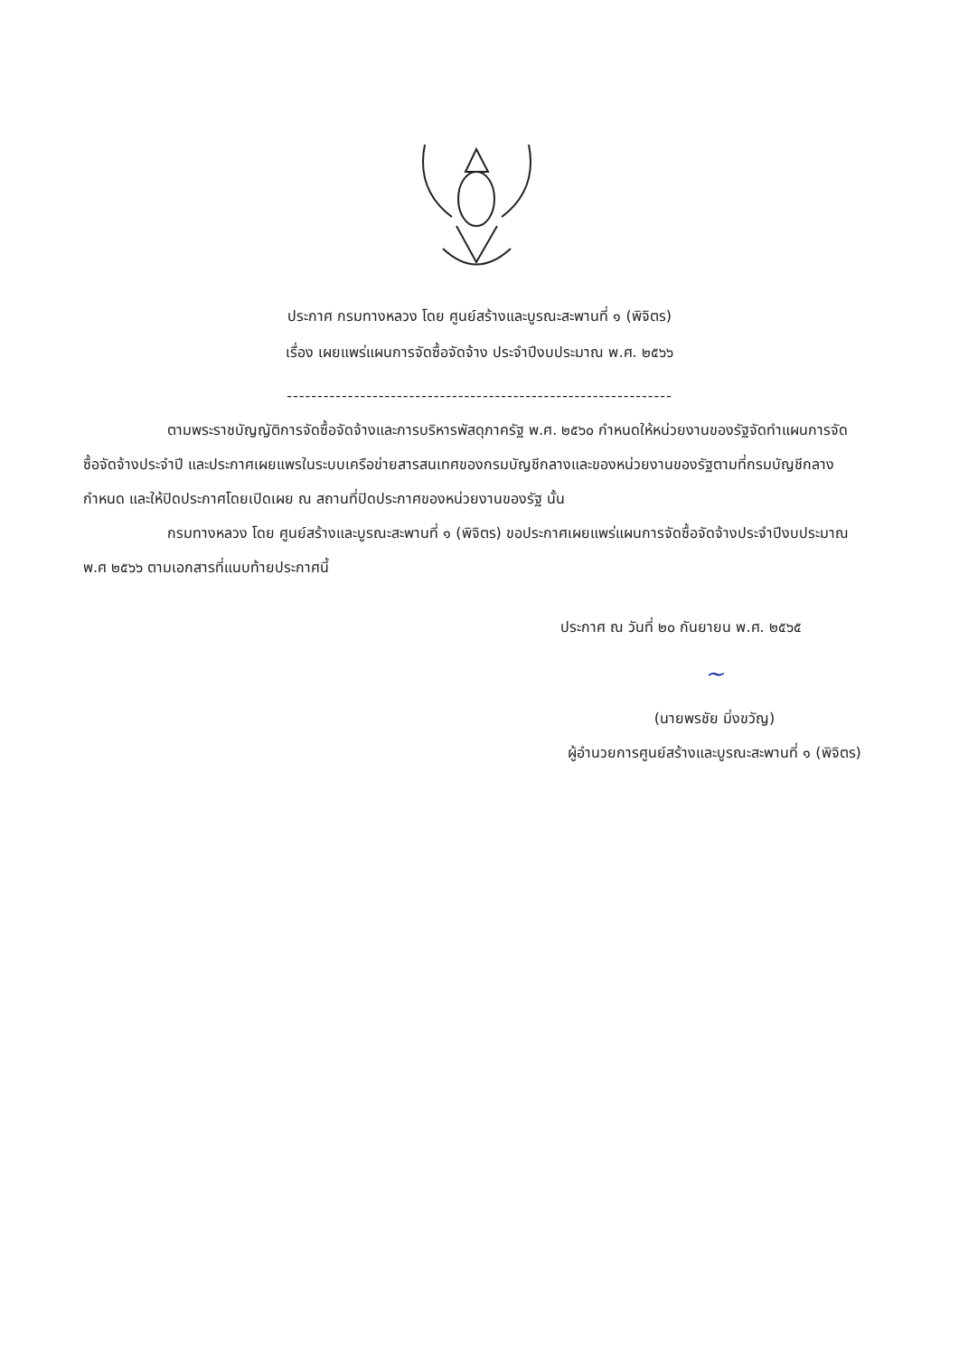ประกาศ กรมทางหลวง โดย ศูนย์สร้างและบูรณะสะพานที่ ๑ (พิจิตร)
เรื่อง เผยแพร่แผนการจัดซื้อจัดจ้าง ประจำปีงบประมาณ พ.ศ. ๒๕๖๖
---------------------------------------------------------------
ตามพระราชบัญญัติการจัดซื้อจัดจ้างและการบริหารพัสดุภาครัฐ พ.ศ. ๒๕๖๐ กำหนดให้หน่วยงานของรัฐจัดทำแผนการจัดซื้อจัดจ้างประจำปี และประกาศเผยแพรในระบบเครือข่ายสารสนเทศของกรมบัญชีกลางและของหน่วยงานของรัฐตามที่กรมบัญชีกลางกำหนด และให้ปิดประกาศโดยเปิดเผย ณ สถานที่ปิดประกาศของหน่วยงานของรัฐ นั้น
กรมทางหลวง โดย ศูนย์สร้างและบูรณะสะพานที่ ๑ (พิจิตร) ขอประกาศเผยแพร่แผนการจัดซื้อจัดจ้างประจำปีงบประมาณ พ.ศ ๒๕๖๖ ตามเอกสารที่แนบท้ายประกาศนี้
ประกาศ ณ วันที่ ๒๐ กันยายน พ.ศ. ๒๕๖๕
~
(นายพรชัย มิ่งขวัญ)
ผู้อำนวยการศูนย์สร้างและบูรณะสะพานที่ ๑ (พิจิตร)